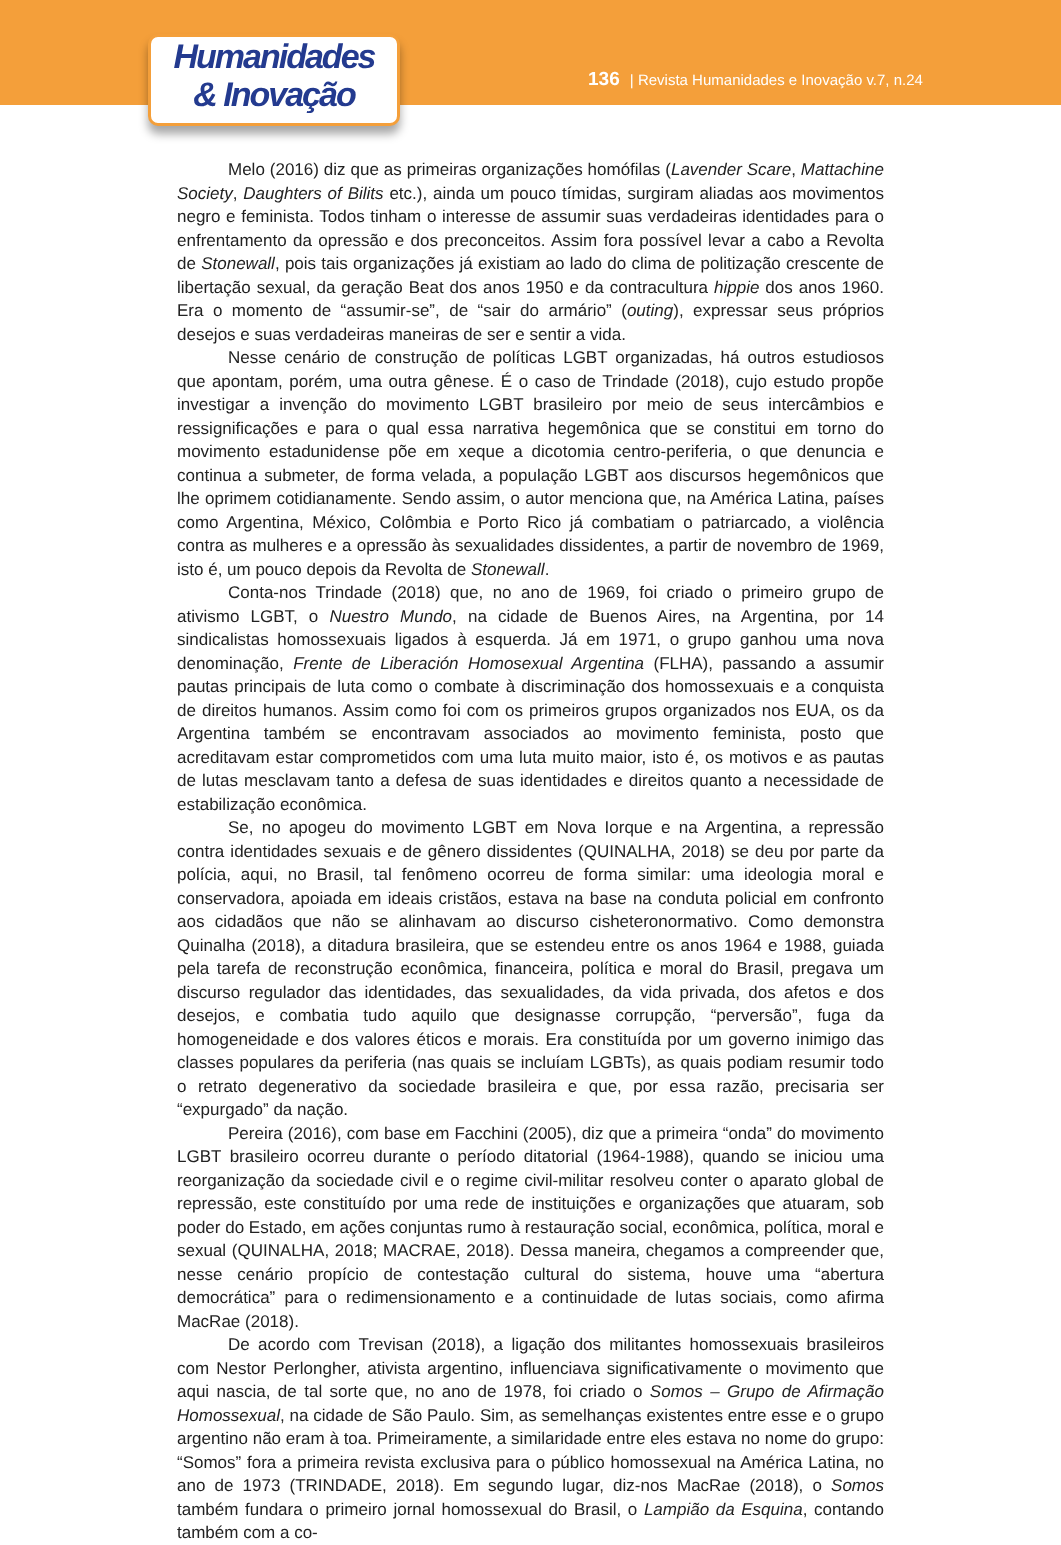Humanidades
& Inovação
136 | Revista Humanidades e Inovação v.7, n.24
Melo (2016) diz que as primeiras organizações homófilas (Lavender Scare, Mattachine Society, Daughters of Bilits etc.), ainda um pouco tímidas, surgiram aliadas aos movimentos negro e feminista. Todos tinham o interesse de assumir suas verdadeiras identidades para o enfrentamento da opressão e dos preconceitos. Assim fora possível levar a cabo a Revolta de Stonewall, pois tais organizações já existiam ao lado do clima de politização crescente de libertação sexual, da geração Beat dos anos 1950 e da contracultura hippie dos anos 1960. Era o momento de “assumir-se”, de “sair do armário” (outing), expressar seus próprios desejos e suas verdadeiras maneiras de ser e sentir a vida.
Nesse cenário de construção de políticas LGBT organizadas, há outros estudiosos que apontam, porém, uma outra gênese. É o caso de Trindade (2018), cujo estudo propõe investigar a invenção do movimento LGBT brasileiro por meio de seus intercâmbios e ressignificações e para o qual essa narrativa hegemônica que se constitui em torno do movimento estadunidense põe em xeque a dicotomia centro-periferia, o que denuncia e continua a submeter, de forma velada, a população LGBT aos discursos hegemônicos que lhe oprimem cotidianamente. Sendo assim, o autor menciona que, na América Latina, países como Argentina, México, Colômbia e Porto Rico já combatiam o patriarcado, a violência contra as mulheres e a opressão às sexualidades dissidentes, a partir de novembro de 1969, isto é, um pouco depois da Revolta de Stonewall.
Conta-nos Trindade (2018) que, no ano de 1969, foi criado o primeiro grupo de ativismo LGBT, o Nuestro Mundo, na cidade de Buenos Aires, na Argentina, por 14 sindicalistas homossexuais ligados à esquerda. Já em 1971, o grupo ganhou uma nova denominação, Frente de Liberación Homosexual Argentina (FLHA), passando a assumir pautas principais de luta como o combate à discriminação dos homossexuais e a conquista de direitos humanos. Assim como foi com os primeiros grupos organizados nos EUA, os da Argentina também se encontravam associados ao movimento feminista, posto que acreditavam estar comprometidos com uma luta muito maior, isto é, os motivos e as pautas de lutas mesclavam tanto a defesa de suas identidades e direitos quanto a necessidade de estabilização econômica.
Se, no apogeu do movimento LGBT em Nova Iorque e na Argentina, a repressão contra identidades sexuais e de gênero dissidentes (QUINALHA, 2018) se deu por parte da polícia, aqui, no Brasil, tal fenômeno ocorreu de forma similar: uma ideologia moral e conservadora, apoiada em ideais cristãos, estava na base na conduta policial em confronto aos cidadãos que não se alinhavam ao discurso cisheteronormativo. Como demonstra Quinalha (2018), a ditadura brasileira, que se estendeu entre os anos 1964 e 1988, guiada pela tarefa de reconstrução econômica, financeira, política e moral do Brasil, pregava um discurso regulador das identidades, das sexualidades, da vida privada, dos afetos e dos desejos, e combatia tudo aquilo que designasse corrupção, “perversão”, fuga da homogeneidade e dos valores éticos e morais. Era constituída por um governo inimigo das classes populares da periferia (nas quais se incluíam LGBTs), as quais podiam resumir todo o retrato degenerativo da sociedade brasileira e que, por essa razão, precisaria ser “expurgado” da nação.
Pereira (2016), com base em Facchini (2005), diz que a primeira “onda” do movimento LGBT brasileiro ocorreu durante o período ditatorial (1964-1988), quando se iniciou uma reorganização da sociedade civil e o regime civil-militar resolveu conter o aparato global de repressão, este constituído por uma rede de instituições e organizações que atuaram, sob poder do Estado, em ações conjuntas rumo à restauração social, econômica, política, moral e sexual (QUINALHA, 2018; MACRAE, 2018). Dessa maneira, chegamos a compreender que, nesse cenário propício de contestação cultural do sistema, houve uma “abertura democrática” para o redimensionamento e a continuidade de lutas sociais, como afirma MacRae (2018).
De acordo com Trevisan (2018), a ligação dos militantes homossexuais brasileiros com Nestor Perlongher, ativista argentino, influenciava significativamente o movimento que aqui nascia, de tal sorte que, no ano de 1978, foi criado o Somos – Grupo de Afirmação Homossexual, na cidade de São Paulo. Sim, as semelhanças existentes entre esse e o grupo argentino não eram à toa. Primeiramente, a similaridade entre eles estava no nome do grupo: “Somos” fora a primeira revista exclusiva para o público homossexual na América Latina, no ano de 1973 (TRINDADE, 2018). Em segundo lugar, diz-nos MacRae (2018), o Somos também fundara o primeiro jornal homossexual do Brasil, o Lampião da Esquina, contando também com a co-